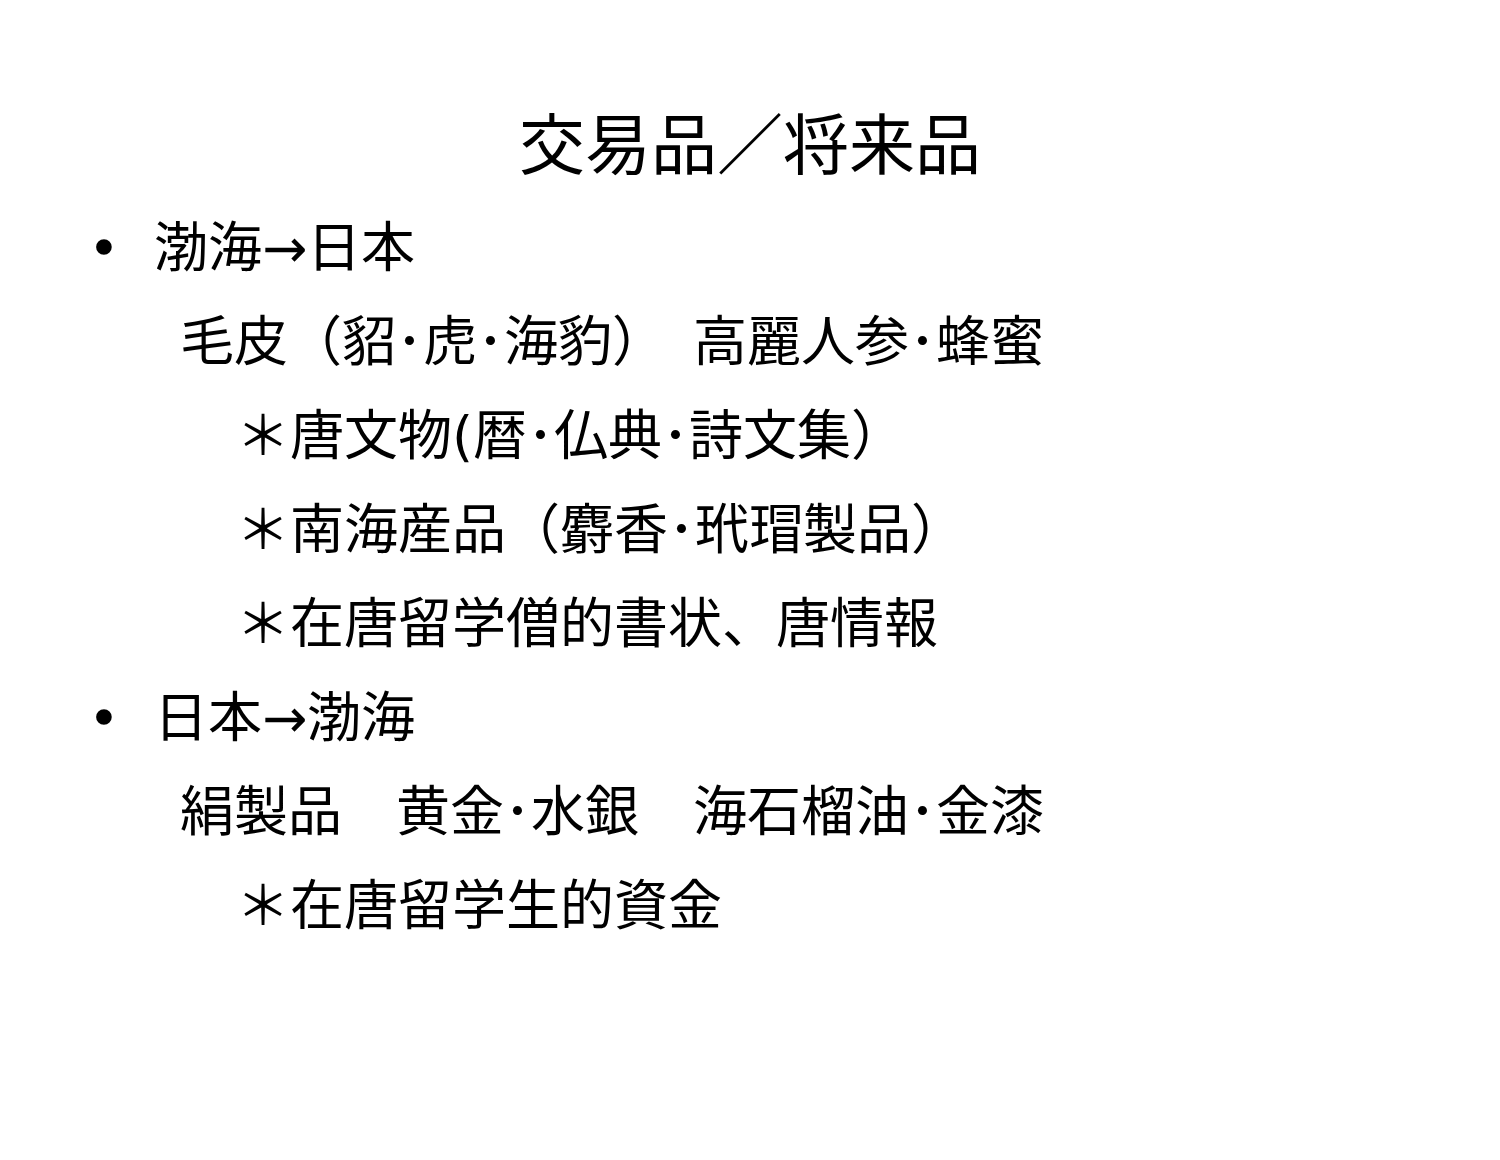交易品／将来品
• 渤海→日本
毛皮（貂･虎･海豹）　高麗人参･蜂蜜
＊唐文物(暦･仏典･詩文集）
＊南海産品（麝香･玳瑁製品）
＊在唐留学僧的書状、唐情報
• 日本→渤海
絹製品　黄金･水銀　海石榴油･金漆
＊在唐留学生的資金